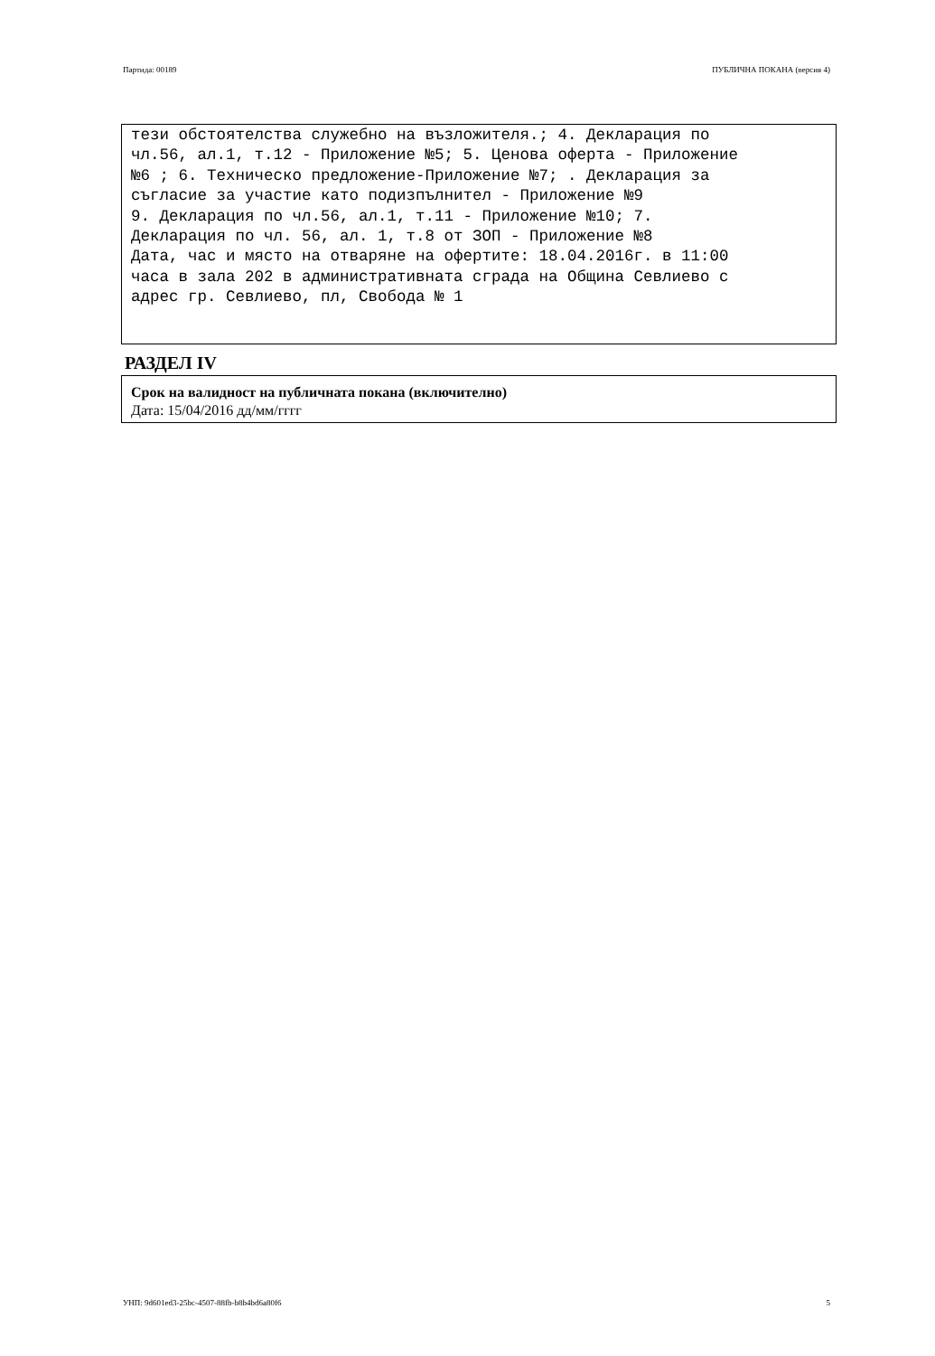Партида: 00189 ПУБЛИЧНА ПОКАНА (версия 4)
тези обстоятелства служебно на възложителя.; 4. Декларация по
чл.56, ал.1, т.12 - Приложение №5; 5. Ценова оферта - Приложение
№6 ; 6. Техническо предложение-Приложение №7; . Декларация за
съгласие за участие като подизпълнител - Приложение №9
9. Декларация по чл.56, ал.1, т.11 - Приложение №10; 7.
Декларация по чл. 56, ал. 1, т.8 от ЗОП - Приложение №8
Дата, час и място на отваряне на офертите: 18.04.2016г. в 11:00
часа в зала 202 в административната сграда на Община Севлиево с
адрес гр. Севлиево, пл, Свобода № 1
РАЗДЕЛ IV
Срок на валидност на публичната покана (включително)
Дата: 15/04/2016 дд/мм/гггг
УНП: 9d601ed3-25bc-4507-88fb-b8b4bd6a80f6 5